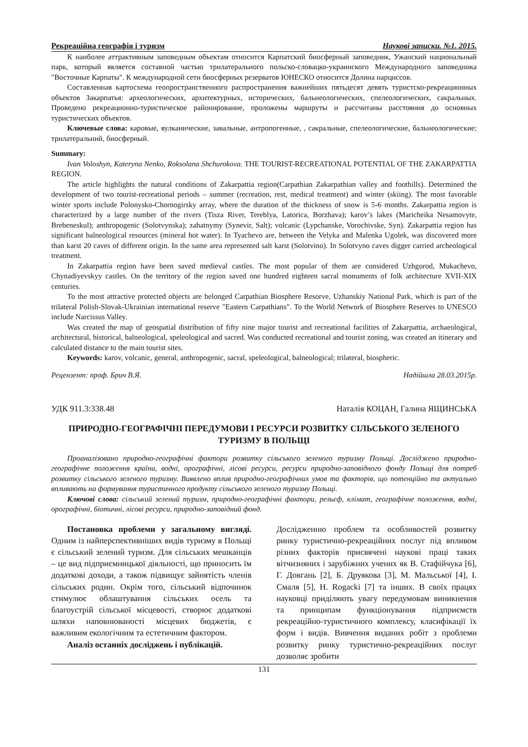Рекреаційна географія і туризм Наукові записки. №1. 2015.
К наиболее аттрактивным заповедным объектам относится Карпатский биосферный заповедник, Ужанский национальный парк, который является составной частью трилатерального польско-словацко-украинского Международного заповедника "Восточные Карпаты". К международной сети биосферных резерватов ЮНЕСКО относится Долина нарциссов.
Составленная картосхема геопространственного распространения важнейших пятьдесят девять туристско-рекреационных объектов Закарпатья: археологических, архитектурных, исторических, бальнеологических, спелеологических, сакральных. Проведено рекреационно-туристическое районирование, проложены маршруты и рассчитаны расстояния до основных туристических объектов.
Ключевые слова: каровые, вулканические, завальные, антропогенные, , сакральные, спелеологические, бальнеологические; трилатеральний, биосферный.
Summary:
Ivan Voloshyn, Kateryna Nenko, Roksolana Shchurokova. THE TOURIST-RECREATIONAL POTENTIAL OF THE ZAKARPATTIA REGION.
The article highlights the natural conditions of Zakarpattia region(Carpathian Zakarpathian valley and foothills). Determined the development of two tourist-recreational periods – summer (recreation, rest, medical treatment) and winter (skiing). The most favorable winter sports include Polonysko-Chornogirsky array, where the duration of the thickness of snow is 5-6 months. Zakarpattia region is characterized by a large number of the rivers (Tisza River, Tereblya, Latorica, Borzhava); karov’s lakes (Maricheika Nesamovyte, Brebeneskul); anthropogenic (Solotvynska); zahatnymy (Synevir, Salt); volcanic (Lypchanske, Vorochivske, Syn). Zakarpattia region has significant balneological resources (mineral hot water). In Tyachevo are, between the Velyka and Malenka Ugolek, was discovered more than karst 20 caves of different origin. In the same area represented salt karst (Solotvino). In Solotvyno caves digger carried archeological treatment.
In Zakarpattia region have been saved medieval castles. The most popular of them are considered Uzhgorod, Mukachevo, Chynadiyevskyy castles. On the territory of the region saved one hundred eighteen sacral monuments of folk architecture XVII-XIX centuries.
To the most attractive protected objects are belonged Carpathian Biosphere Resorve, Uzhanskiy National Park, which is part of the trilateral Polish-Slovak-Ukrainian international reserve "Eastern Carpathians". To the World Network of Biosphere Reserves to UNESCO include Narcissus Valley.
Was created the map of geospatial distribution of fifty nine major tourist and recreational facilities of Zakarpattia, archaeological, architectural, historical, balneological, speleological and sacred. Was conducted recreational and tourist zoning, was created an itinerary and calculated distance to the main tourist sites.
Keywords: karov, volcanic, general, anthropogenic, sacral, speleological, balneological; trilateral, biospheric.
Рецензент: проф. Брич В.Я. Надійшла 28.03.2015р.
УДК 911.3:338.48 Наталія КОЦАН, Галина ЯЩИНСЬКА
ПРИРОДНО-ГЕОГРАФІЧНІ ПЕРЕДУМОВИ І РЕСУРСИ РОЗВИТКУ СІЛЬСЬКОГО ЗЕЛЕНОГО ТУРИЗМУ В ПОЛЬЩІ
Проаналізовано природно-географічні фактори розвитку сільського зеленого туризму Польщі. Досліджено природно-географічне положення країни, водні, орографічні, лісові ресурси, ресурси природно-заповідного фонду Польщі для потреб розвитку сільського зеленого туризму. Виявлено вплив природно-географічних умов та факторів, що потенційно та актуально впливають на формування туристичного продукту сільського зеленого туризму Польщі.
Ключові слова: сільський зелений туризм, природно-географічні фактори, рельєф, клімат, географічне положення, водні, орографічні, біотичні, лісові ресурси, природно-заповідний фонд.
Постановка проблеми у загальному вигляді. Одним із найперспективніших видів туризму в Польщі є сільський зелений туризм. Для сільських мешканців – це вид підприємницької діяльності, що приносить їм додаткові доходи, а також підвищує зайнятість членів сільських родин. Окрім того, сільський відпочинок стимулює облаштування сільських осель та благоустрій сільської місцевості, створює додаткові шляхи наповнюваності місцевих бюджетів, є важливим екологічним та естетичним фактором.
Аналіз останніх досліджень і публікацій.
Дослідженню проблем та особливостей розвитку ринку туристично-рекреаційних послуг під впливом різних факторів присвячені наукові праці таких вітчизняних і зарубіжних учених як В. Стафійчука [6], Г. Довгань [2], Б. Друякова [3], М. Мальської [4], І. Смаля [5], H. Rogacki [7] та інших. В своїх працях науковці приділяють увагу передумовам виникнення та принципам функціонування підприємств рекреаційно-туристичного комплексу, класифікації їх форм і видів. Вивчення виданих робіт з проблеми розвитку ринку туристично-рекреаційних послуг дозволяє зробити
131